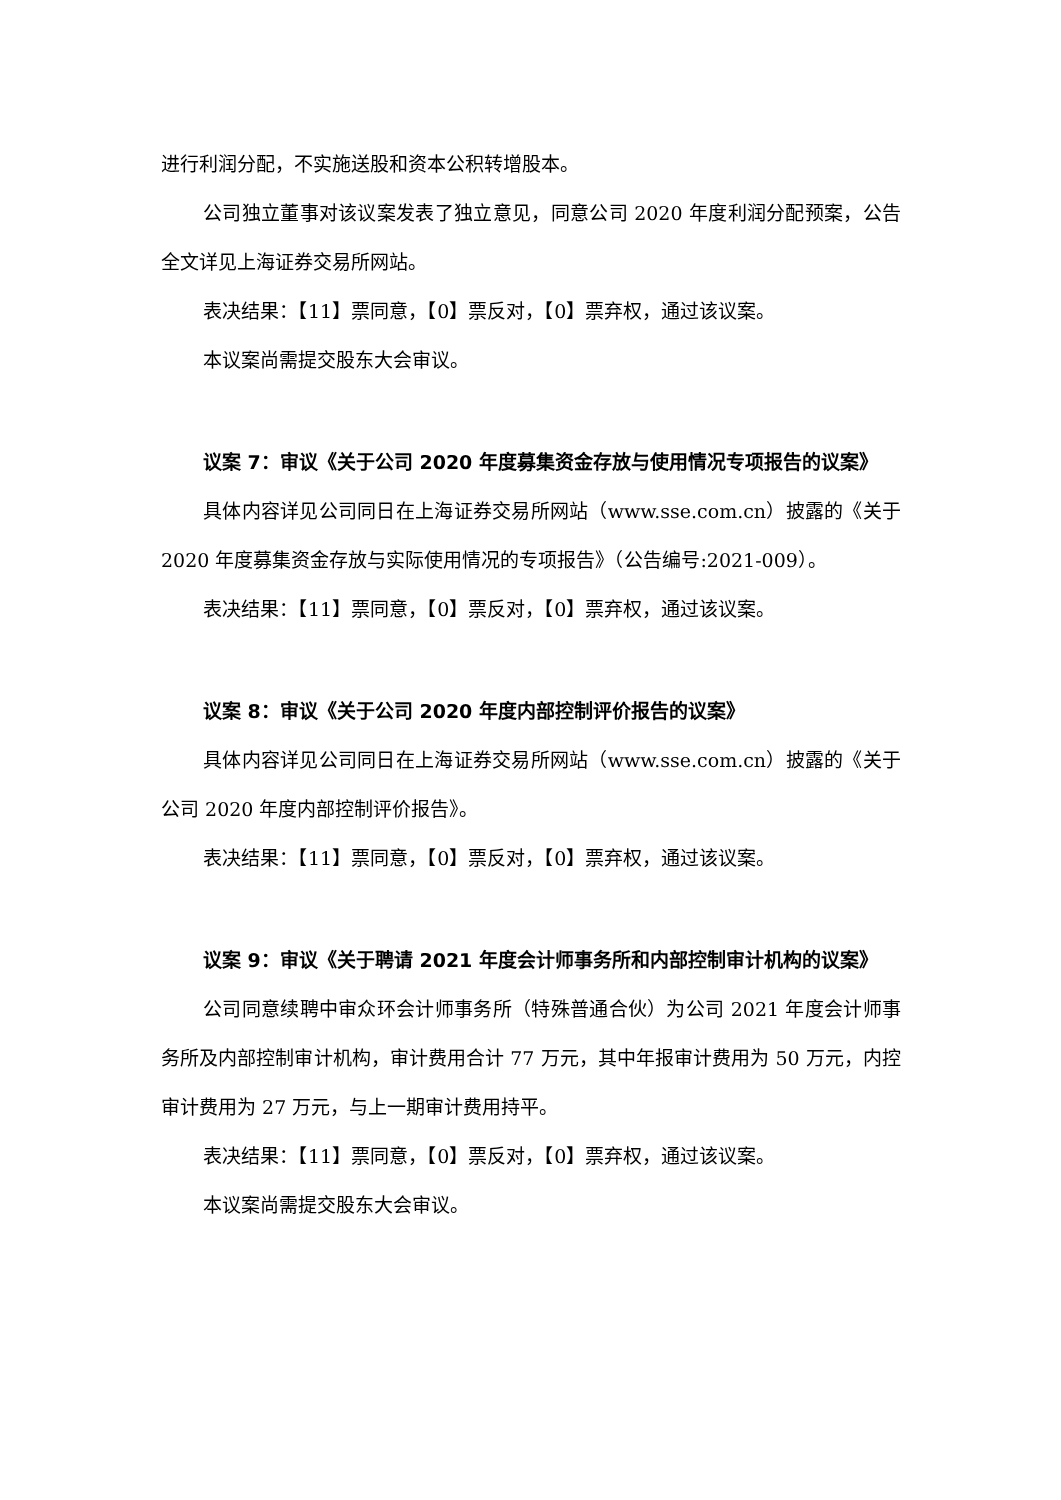进行利润分配，不实施送股和资本公积转增股本。
公司独立董事对该议案发表了独立意见，同意公司 2020 年度利润分配预案，公告全文详见上海证券交易所网站。
表决结果：【11】票同意，【0】票反对，【0】票弃权，通过该议案。
本议案尚需提交股东大会审议。
议案 7：审议《关于公司 2020 年度募集资金存放与使用情况专项报告的议案》
具体内容详见公司同日在上海证券交易所网站（www.sse.com.cn）披露的《关于 2020 年度募集资金存放与实际使用情况的专项报告》（公告编号:2021-009）。
表决结果：【11】票同意，【0】票反对，【0】票弃权，通过该议案。
议案 8：审议《关于公司 2020 年度内部控制评价报告的议案》
具体内容详见公司同日在上海证券交易所网站（www.sse.com.cn）披露的《关于公司 2020 年度内部控制评价报告》。
表决结果：【11】票同意，【0】票反对，【0】票弃权，通过该议案。
议案 9：审议《关于聘请 2021 年度会计师事务所和内部控制审计机构的议案》
公司同意续聘中审众环会计师事务所（特殊普通合伙）为公司 2021 年度会计师事务所及内部控制审计机构，审计费用合计 77 万元，其中年报审计费用为 50 万元，内控审计费用为 27 万元，与上一期审计费用持平。
表决结果：【11】票同意，【0】票反对，【0】票弃权，通过该议案。
本议案尚需提交股东大会审议。